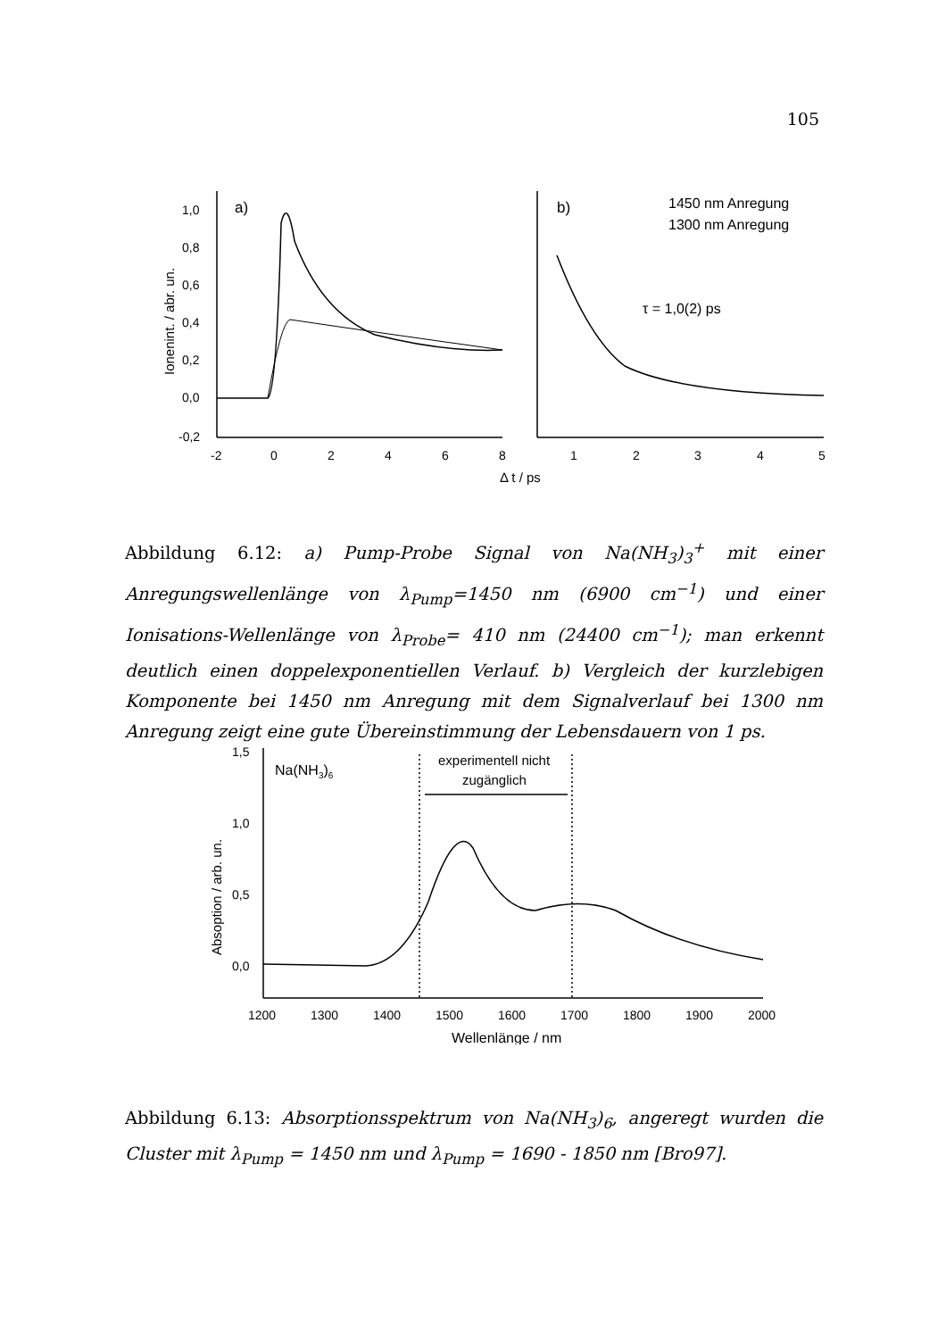105
1,0
0,8
0,6
0,4
0,2
0,0
-0,2
a)
b)
-2
0
2
4
6
8
1
2
3
4
5
Δ t / ps
1450 nm Anregung
1300 nm Anregung
τ = 1,0(2) ps
Ionenint. / abr. un.
Abbildung 6.12: a) Pump-Probe Signal von Na(NH<sub>3</sub>)<sub>3</sub><sup>+</sup> mit einer Anregungswellenlänge von λ<sub>Pump</sub>=1450 nm (6900 cm<sup>−1</sup>) und einer Ionisations-Wellenlänge von λ<sub>Probe</sub>= 410 nm (24400 cm<sup>−1</sup>); man erkennt deutlich einen doppelexponentiellen Verlauf. b) Vergleich der kurzlebigen Komponente bei 1450 nm Anregung mit dem Signalverlauf bei 1300 nm Anregung zeigt eine gute Übereinstimmung der Lebensdauern von 1 ps.
1,5
1,0
0,5
0,0
Na(NH3)6
experimentell nicht
zugänglich
1200
1300
1400
1500
1600
1700
1800
1900
2000
Wellenlänge / nm
Absoption / arb. un.
Abbildung 6.13: Absorptionsspektrum von Na(NH<sub>3</sub>)<sub>6</sub>, angeregt wurden die Cluster mit λ<sub>Pump</sub> = 1450 nm und λ<sub>Pump</sub> = 1690 - 1850 nm [Bro97].